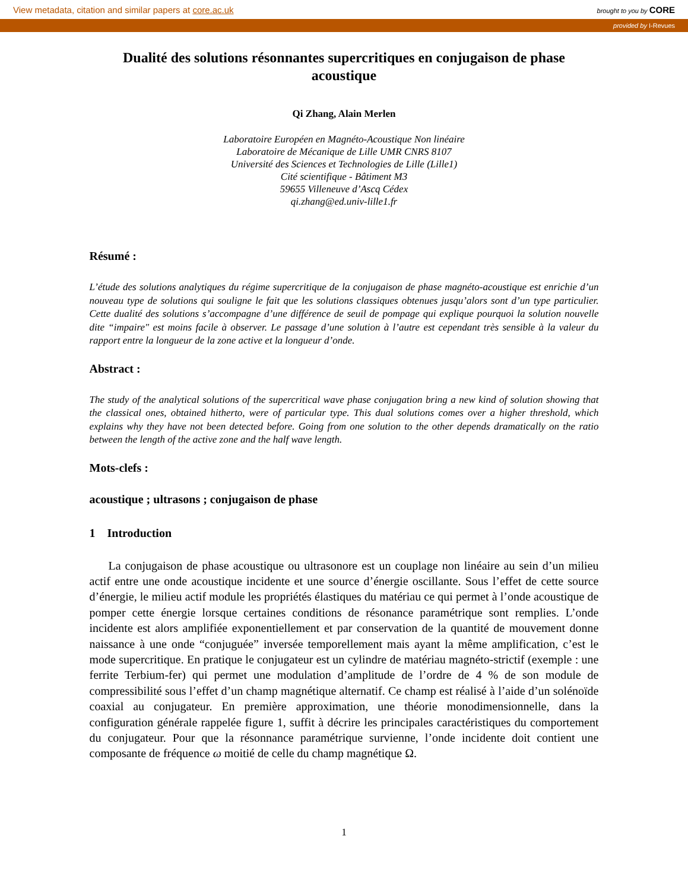View metadata, citation and similar papers at core.ac.uk brought to you by CORE
provided by I-Revues
Dualité des solutions résonnantes supercritiques en conjugaison de phase acoustique
Qi Zhang, Alain Merlen
Laboratoire Européen en Magnéto-Acoustique Non linéaire
Laboratoire de Mécanique de Lille UMR CNRS 8107
Université des Sciences et Technologies de Lille (Lille1)
Cité scientifique - Bâtiment M3
59655 Villeneuve d’Ascq Cédex
qi.zhang@ed.univ-lille1.fr
Résumé :
L’étude des solutions analytiques du régime supercritique de la conjugaison de phase magnéto-acoustique est enrichie d’un nouveau type de solutions qui souligne le fait que les solutions classiques obtenues jusqu’alors sont d’un type particulier. Cette dualité des solutions s’accompagne d’une différence de seuil de pompage qui explique pourquoi la solution nouvelle dite “impaire" est moins facile à observer. Le passage d’une solution à l’autre est cependant très sensible à la valeur du rapport entre la longueur de la zone active et la longueur d’onde.
Abstract :
The study of the analytical solutions of the supercritical wave phase conjugation bring a new kind of solution showing that the classical ones, obtained hitherto, were of particular type. This dual solutions comes over a higher threshold, which explains why they have not been detected before. Going from one solution to the other depends dramatically on the ratio between the length of the active zone and the half wave length.
Mots-clefs :
acoustique ; ultrasons ; conjugaison de phase
1 Introduction
La conjugaison de phase acoustique ou ultrasonore est un couplage non linéaire au sein d’un milieu actif entre une onde acoustique incidente et une source d’énergie oscillante. Sous l’effet de cette source d’énergie, le milieu actif module les propriétés élastiques du matériau ce qui permet à l’onde acoustique de pomper cette énergie lorsque certaines conditions de résonance paramétrique sont remplies. L’onde incidente est alors amplifiée exponentiellement et par conservation de la quantité de mouvement donne naissance à une onde “conjuguée” inversée temporellement mais ayant la même amplification, c’est le mode supercritique. En pratique le conjugateur est un cylindre de matériau magnéto-strictif (exemple : une ferrite Terbium-fer) qui permet une modulation d’amplitude de l’ordre de 4 % de son module de compressibilité sous l’effet d’un champ magnétique alternatif. Ce champ est réalisé à l’aide d’un solénoïde coaxial au conjugateur. En première approximation, une théorie monodimensionnelle, dans la configuration générale rappelée figure 1, suffit à décrire les principales caractéristiques du comportement du conjugateur. Pour que la résonnance paramétrique survienne, l’onde incidente doit contient une composante de fréquence ω moitié de celle du champ magnétique Ω.
1